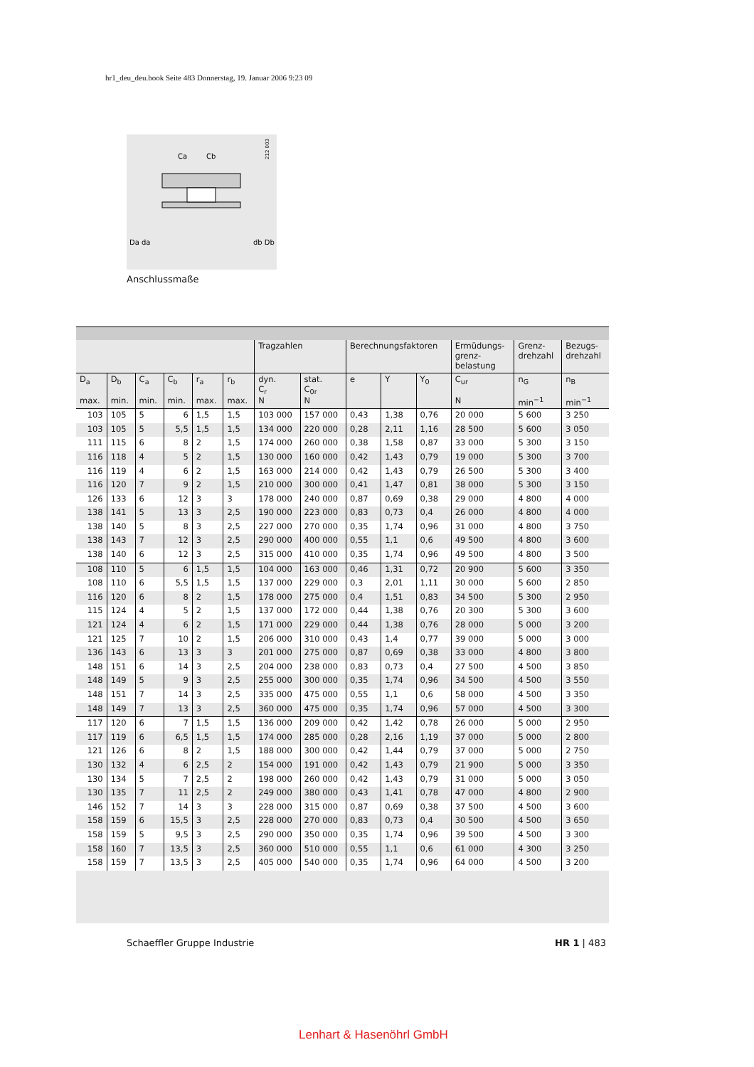hr1_deu_deu.book Seite 483 Donnerstag, 19. Januar 2006 9:23 09
212 003
Ca
Cb
Da da
db Db
Anschlussmaße
| | | | | | | Tragzahlen | | Berechnungsfaktoren | | | Ermüdungs- grenz- belastung | Grenz- drehzahl | Bezugs- drehzahl |
| --- | --- | --- | --- | --- | --- | --- | --- | --- | --- | --- | --- | --- | --- |
| D<sub>a</sub> max. | D<sub>b</sub> min. | C<sub>a</sub> min. | C<sub>b</sub> min. | r<sub>a</sub> max. | r<sub>b</sub> max. | dyn. C<sub>r</sub> N | stat. C<sub>0r</sub> N | e | Y | Y<sub>0</sub> | C<sub>ur</sub> N | n<sub>G</sub> min<sup>−1</sup> | n<sub>B</sub> min<sup>−1</sup> |
| 103 | 105 | 5 | 6 | 1,5 | 1,5 | 103 000 | 157 000 | 0,43 | 1,38 | 0,76 | 20 000 | 5 600 | 3 250 |
| 103 | 105 | 5 | 5,5 | 1,5 | 1,5 | 134 000 | 220 000 | 0,28 | 2,11 | 1,16 | 28 500 | 5 600 | 3 050 |
| 111 | 115 | 6 | 8 | 2 | 1,5 | 174 000 | 260 000 | 0,38 | 1,58 | 0,87 | 33 000 | 5 300 | 3 150 |
| 116 | 118 | 4 | 5 | 2 | 1,5 | 130 000 | 160 000 | 0,42 | 1,43 | 0,79 | 19 000 | 5 300 | 3 700 |
| 116 | 119 | 4 | 6 | 2 | 1,5 | 163 000 | 214 000 | 0,42 | 1,43 | 0,79 | 26 500 | 5 300 | 3 400 |
| 116 | 120 | 7 | 9 | 2 | 1,5 | 210 000 | 300 000 | 0,41 | 1,47 | 0,81 | 38 000 | 5 300 | 3 150 |
| 126 | 133 | 6 | 12 | 3 | 3 | 178 000 | 240 000 | 0,87 | 0,69 | 0,38 | 29 000 | 4 800 | 4 000 |
| 138 | 141 | 5 | 13 | 3 | 2,5 | 190 000 | 223 000 | 0,83 | 0,73 | 0,4 | 26 000 | 4 800 | 4 000 |
| 138 | 140 | 5 | 8 | 3 | 2,5 | 227 000 | 270 000 | 0,35 | 1,74 | 0,96 | 31 000 | 4 800 | 3 750 |
| 138 | 143 | 7 | 12 | 3 | 2,5 | 290 000 | 400 000 | 0,55 | 1,1 | 0,6 | 49 500 | 4 800 | 3 600 |
| 138 | 140 | 6 | 12 | 3 | 2,5 | 315 000 | 410 000 | 0,35 | 1,74 | 0,96 | 49 500 | 4 800 | 3 500 |
| 108 | 110 | 5 | 6 | 1,5 | 1,5 | 104 000 | 163 000 | 0,46 | 1,31 | 0,72 | 20 900 | 5 600 | 3 350 |
| 108 | 110 | 6 | 5,5 | 1,5 | 1,5 | 137 000 | 229 000 | 0,3 | 2,01 | 1,11 | 30 000 | 5 600 | 2 850 |
| 116 | 120 | 6 | 8 | 2 | 1,5 | 178 000 | 275 000 | 0,4 | 1,51 | 0,83 | 34 500 | 5 300 | 2 950 |
| 115 | 124 | 4 | 5 | 2 | 1,5 | 137 000 | 172 000 | 0,44 | 1,38 | 0,76 | 20 300 | 5 300 | 3 600 |
| 121 | 124 | 4 | 6 | 2 | 1,5 | 171 000 | 229 000 | 0,44 | 1,38 | 0,76 | 28 000 | 5 000 | 3 200 |
| 121 | 125 | 7 | 10 | 2 | 1,5 | 206 000 | 310 000 | 0,43 | 1,4 | 0,77 | 39 000 | 5 000 | 3 000 |
| 136 | 143 | 6 | 13 | 3 | 3 | 201 000 | 275 000 | 0,87 | 0,69 | 0,38 | 33 000 | 4 800 | 3 800 |
| 148 | 151 | 6 | 14 | 3 | 2,5 | 204 000 | 238 000 | 0,83 | 0,73 | 0,4 | 27 500 | 4 500 | 3 850 |
| 148 | 149 | 5 | 9 | 3 | 2,5 | 255 000 | 300 000 | 0,35 | 1,74 | 0,96 | 34 500 | 4 500 | 3 550 |
| 148 | 151 | 7 | 14 | 3 | 2,5 | 335 000 | 475 000 | 0,55 | 1,1 | 0,6 | 58 000 | 4 500 | 3 350 |
| 148 | 149 | 7 | 13 | 3 | 2,5 | 360 000 | 475 000 | 0,35 | 1,74 | 0,96 | 57 000 | 4 500 | 3 300 |
| 117 | 120 | 6 | 7 | 1,5 | 1,5 | 136 000 | 209 000 | 0,42 | 1,42 | 0,78 | 26 000 | 5 000 | 2 950 |
| 117 | 119 | 6 | 6,5 | 1,5 | 1,5 | 174 000 | 285 000 | 0,28 | 2,16 | 1,19 | 37 000 | 5 000 | 2 800 |
| 121 | 126 | 6 | 8 | 2 | 1,5 | 188 000 | 300 000 | 0,42 | 1,44 | 0,79 | 37 000 | 5 000 | 2 750 |
| 130 | 132 | 4 | 6 | 2,5 | 2 | 154 000 | 191 000 | 0,42 | 1,43 | 0,79 | 21 900 | 5 000 | 3 350 |
| 130 | 134 | 5 | 7 | 2,5 | 2 | 198 000 | 260 000 | 0,42 | 1,43 | 0,79 | 31 000 | 5 000 | 3 050 |
| 130 | 135 | 7 | 11 | 2,5 | 2 | 249 000 | 380 000 | 0,43 | 1,41 | 0,78 | 47 000 | 4 800 | 2 900 |
| 146 | 152 | 7 | 14 | 3 | 3 | 228 000 | 315 000 | 0,87 | 0,69 | 0,38 | 37 500 | 4 500 | 3 600 |
| 158 | 159 | 6 | 15,5 | 3 | 2,5 | 228 000 | 270 000 | 0,83 | 0,73 | 0,4 | 30 500 | 4 500 | 3 650 |
| 158 | 159 | 5 | 9,5 | 3 | 2,5 | 290 000 | 350 000 | 0,35 | 1,74 | 0,96 | 39 500 | 4 500 | 3 300 |
| 158 | 160 | 7 | 13,5 | 3 | 2,5 | 360 000 | 510 000 | 0,55 | 1,1 | 0,6 | 61 000 | 4 300 | 3 250 |
| 158 | 159 | 7 | 13,5 | 3 | 2,5 | 405 000 | 540 000 | 0,35 | 1,74 | 0,96 | 64 000 | 4 500 | 3 200 |
Schaeffler Gruppe Industrie HR 1 | 483
Lenhart & Hasenöhrl GmbH